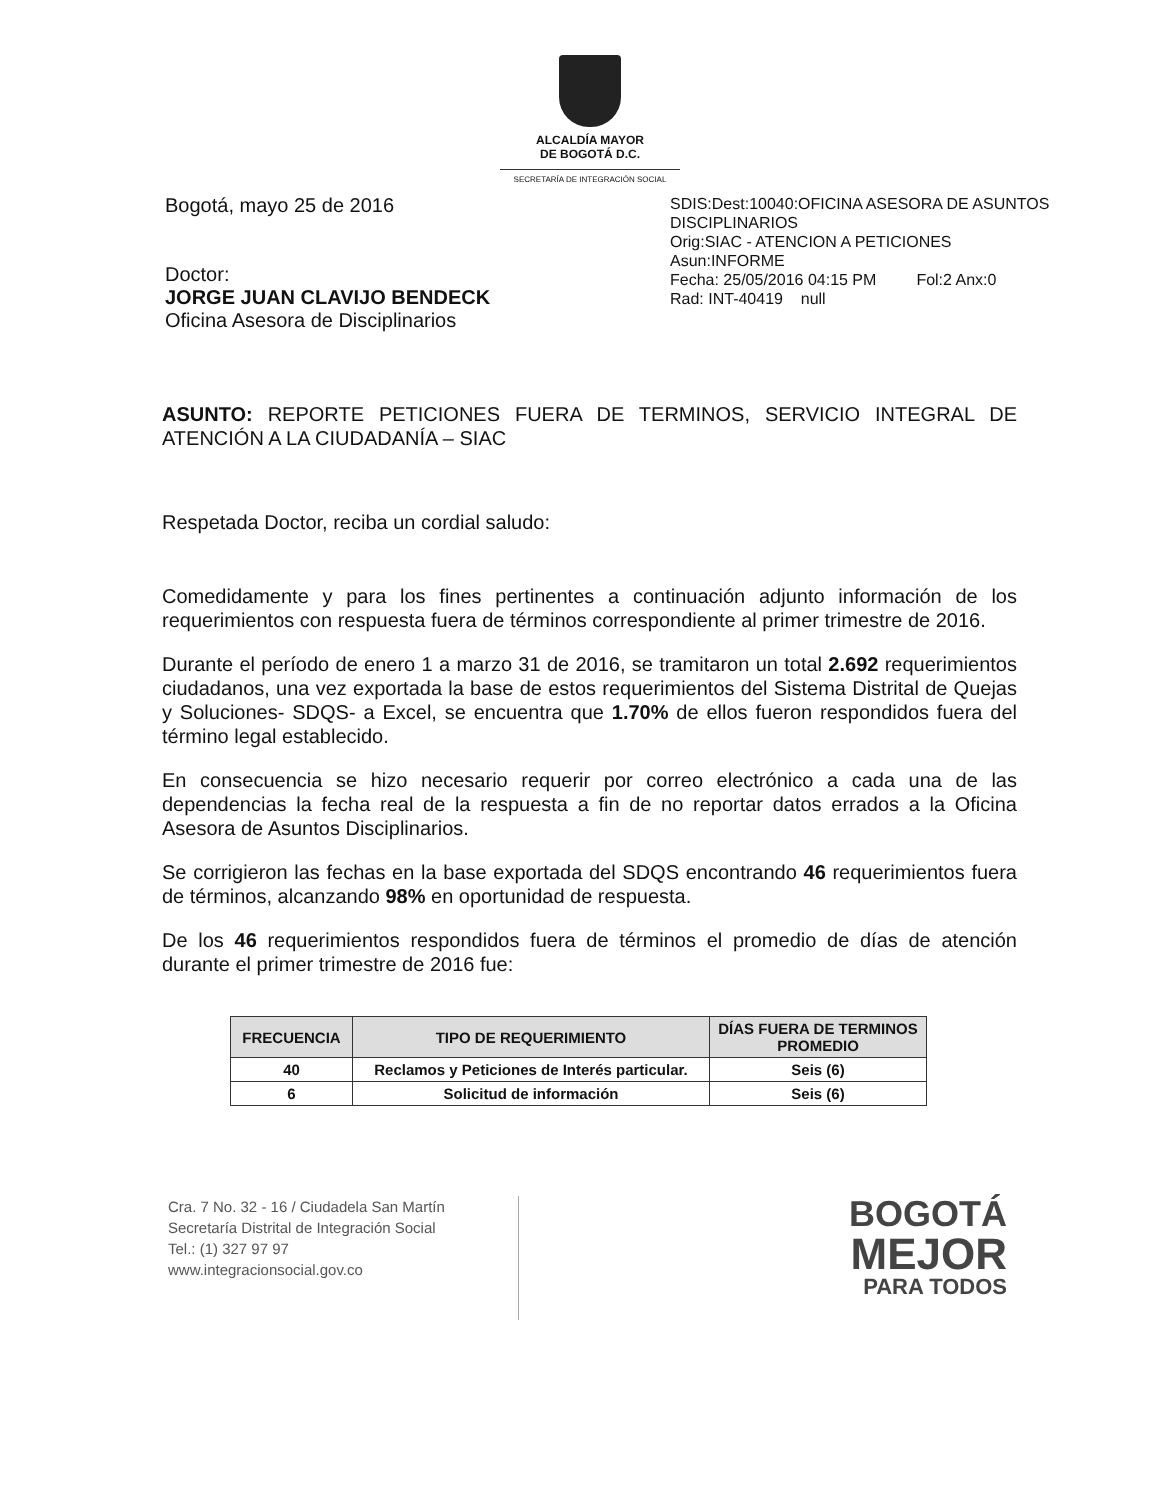ALCALDÍA MAYOR
DE BOGOTÁ D.C.
SECRETARÍA DE INTEGRACIÓN SOCIAL
Bogotá, mayo 25 de 2016
Doctor:
JORGE JUAN CLAVIJO BENDECK
Oficina Asesora de Disciplinarios
SDIS:Dest:10040:OFICINA ASESORA DE ASUNTOS DISCIPLINARIOS
Orig:SIAC - ATENCION A PETICIONES
Asun:INFORME
Fecha: 25/05/2016 04:15 PM Fol:2 Anx:0
Rad: INT-40419 null
ASUNTO: REPORTE PETICIONES FUERA DE TERMINOS, SERVICIO INTEGRAL DE ATENCIÓN A LA CIUDADANÍA – SIAC
Respetada Doctor, reciba un cordial saludo:
Comedidamente y para los fines pertinentes a continuación adjunto información de los requerimientos con respuesta fuera de términos correspondiente al primer trimestre de 2016.
Durante el período de enero 1 a marzo 31 de 2016, se tramitaron un total 2.692 requerimientos ciudadanos, una vez exportada la base de estos requerimientos del Sistema Distrital de Quejas y Soluciones- SDQS- a Excel, se encuentra que 1.70% de ellos fueron respondidos fuera del término legal establecido.
En consecuencia se hizo necesario requerir por correo electrónico a cada una de las dependencias la fecha real de la respuesta a fin de no reportar datos errados a la Oficina Asesora de Asuntos Disciplinarios.
Se corrigieron las fechas en la base exportada del SDQS encontrando 46 requerimientos fuera de términos, alcanzando 98% en oportunidad de respuesta.
De los 46 requerimientos respondidos fuera de términos el promedio de días de atención durante el primer trimestre de 2016 fue:
| FRECUENCIA | TIPO DE REQUERIMIENTO | DÍAS FUERA DE TERMINOS PROMEDIO |
| --- | --- | --- |
| 40 | Reclamos y Peticiones de Interés particular. | Seis (6) |
| 6 | Solicitud de información | Seis (6) |
Cra. 7 No. 32 - 16 / Ciudadela San Martín
Secretaría Distrital de Integración Social
Tel.: (1) 327 97 97
www.integracionsocial.gov.co
BOGOTÁ
MEJOR
PARA TODOS